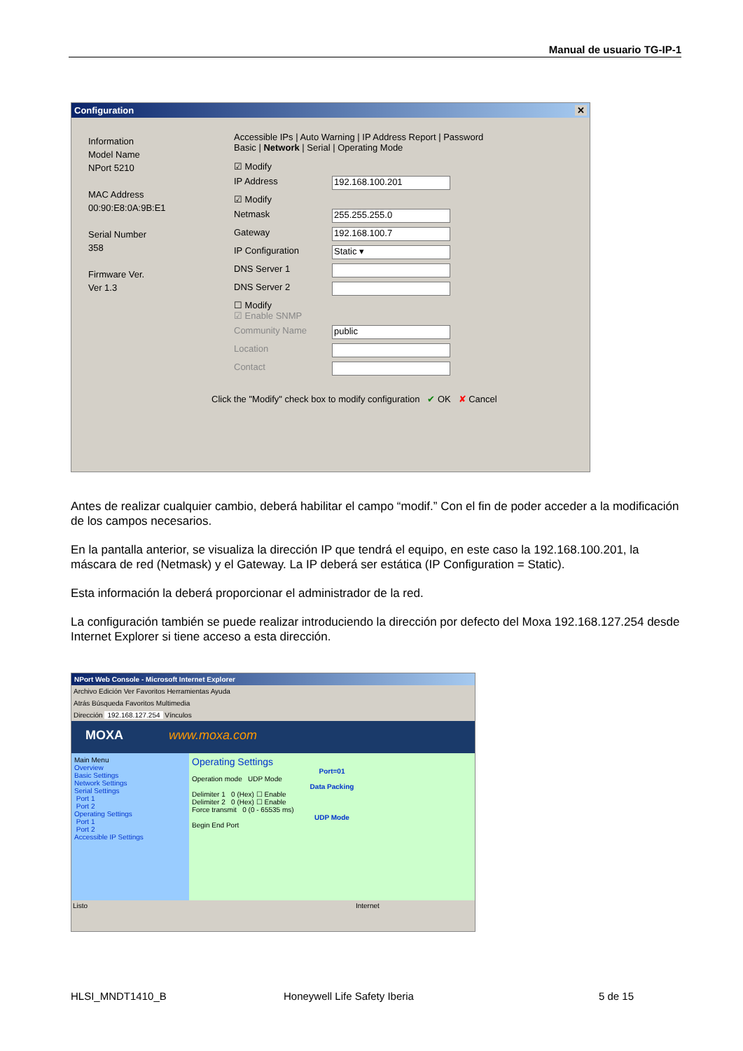Manual de usuario TG-IP-1
Configuration ✕
Information
Model Name
NPort 5210
MAC Address
00:90:E8:0A:9B:E1
Serial Number
358
Firmware Ver.
Ver 1.3
Accessible IPs | Auto Warning | IP Address Report | Password
Basic | Network | Serial | Operating Mode
☑ Modify
IP Address
192.168.100.201
☑ Modify
Netmask
255.255.255.0
Gateway
192.168.100.7
IP Configuration
Static ▾
DNS Server 1
DNS Server 2
☐ Modify
☑ Enable SNMP
Community Name
public
Location
Contact
Click the "Modify" check box to modify configuration ✔ OK ✘ Cancel
Antes de realizar cualquier cambio, deberá habilitar el campo “modif.” Con el fin de poder acceder a la modificación de los campos necesarios.
En la pantalla anterior, se visualiza la dirección IP que tendrá el equipo, en este caso la 192.168.100.201, la máscara de red (Netmask) y el Gateway. La IP deberá ser estática (IP Configuration = Static).
Esta información la deberá proporcionar el administrador de la red.
La configuración también se puede realizar introduciendo la dirección por defecto del Moxa 192.168.127.254 desde Internet Explorer si tiene acceso a esta dirección.
NPort Web Console - Microsoft Internet Explorer
Archivo Edición Ver Favoritos Herramientas Ayuda
Atrás Búsqueda Favoritos Multimedia
Dirección 192.168.127.254 Vínculos
MOXA www.moxa.com
Main Menu
Overview
Basic Settings
Network Settings
Serial Settings
Port 1
Port 2
Operating Settings
Port 1
Port 2
Accessible IP Settings
Operating Settings
Port=01
Operation mode UDP Mode
Data Packing
Delimiter 1 0 (Hex) ☐ Enable
Delimiter 2 0 (Hex) ☐ Enable
Force transmit 0 (0 - 65535 ms)
UDP Mode
Begin End Port
Listo Internet
HLSI_MNDT1410_B Honeywell Life Safety Iberia 5 de 15